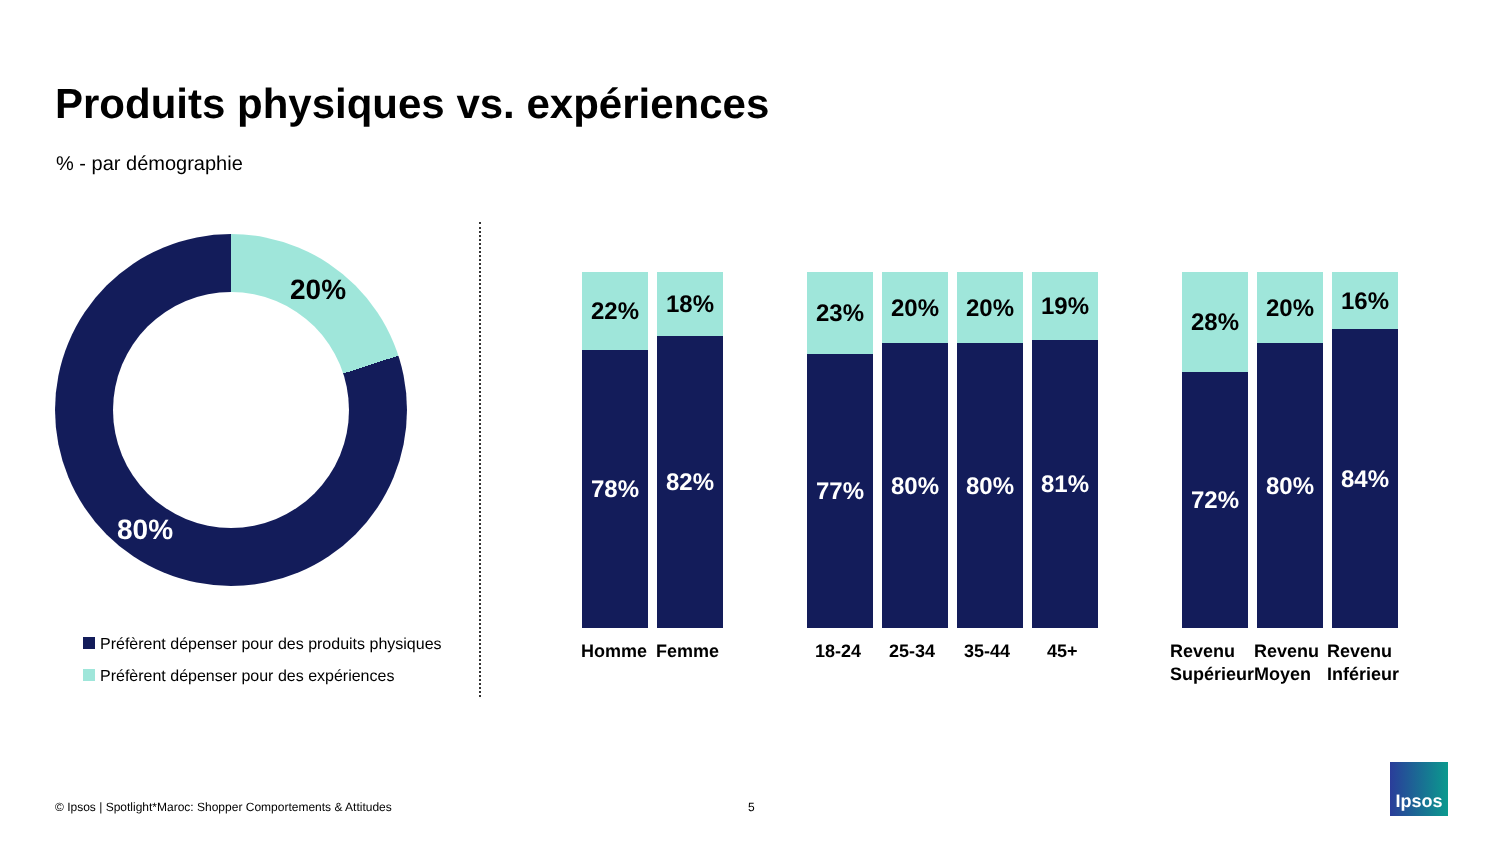Produits physiques vs. expériences
% - par démographie
20%
80%
Préfèrent dépenser pour des produits physiques
Préfèrent dépenser pour des expériences
22%
78%
18%
82%
23%
77%
20%
80%
20%
80%
19%
81%
28%
72%
20%
80%
16%
84%
Homme Femme 18-24 25-34 35-44 45+
Revenu
Supérieur
Revenu
Moyen
Revenu
Inférieur
© Ipsos | Spotlight*Maroc: Shopper Comportements & Attitudes
5
Ipsos